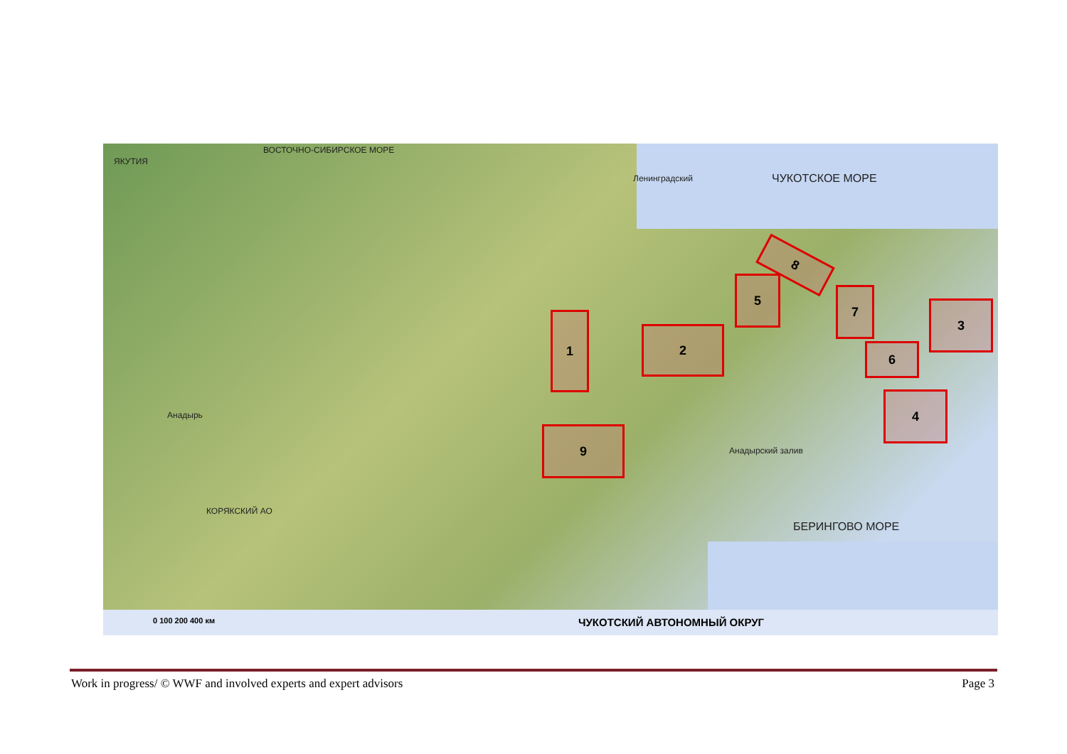ВОСТОЧНО-СИБИРСКОЕ МОРЕ
ЯКУТИЯ
ЧУКОТСКОЕ МОРЕ
Ленинградский
Анадырь
Анадырский залив
БЕРИНГОВО МОРЕ
КОРЯКСКИЙ АО
1
2
3
4
5
6
7
8
9
0 100 200 400 км ЧУКОТСКИЙ АВТОНОМНЫЙ ОКРУГ
Work in progress/ © WWF and involved experts and expert advisors Page 3